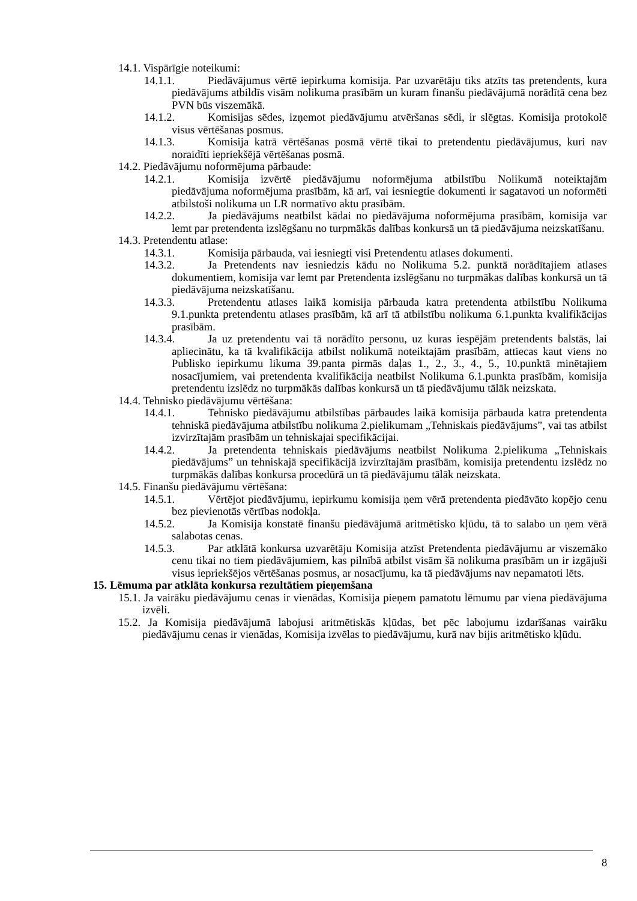14.1. Vispārīgie noteikumi:
14.1.1. Piedāvājumus vērtē iepirkuma komisija. Par uzvarētāju tiks atzīts tas pretendents, kura piedāvājums atbildīs visām nolikuma prasībām un kuram finanšu piedāvājumā norādītā cena bez PVN būs viszemākā.
14.1.2. Komisijas sēdes, izņemot piedāvājumu atvēršanas sēdi, ir slēgtas. Komisija protokolē visus vērtēšanas posmus.
14.1.3. Komisija katrā vērtēšanas posmā vērtē tikai to pretendentu piedāvājumus, kuri nav noraidīti iepriekšējā vērtēšanas posmā.
14.2. Piedāvājumu noformējuma pārbaude:
14.2.1. Komisija izvērtē piedāvājumu noformējuma atbilstību Nolikumā noteiktajām piedāvājuma noformējuma prasībām, kā arī, vai iesniegtie dokumenti ir sagatavoti un noformēti atbilstoši nolikuma un LR normatīvo aktu prasībām.
14.2.2. Ja piedāvājums neatbilst kādai no piedāvājuma noformējuma prasībām, komisija var lemt par pretendenta izslēgšanu no turpmākās dalības konkursā un tā piedāvājuma neizskatīšanu.
14.3. Pretendentu atlase:
14.3.1. Komisija pārbauda, vai iesniegti visi Pretendentu atlases dokumenti.
14.3.2. Ja Pretendents nav iesniedzis kādu no Nolikuma 5.2. punktā norādītajiem atlases dokumentiem, komisija var lemt par Pretendenta izslēgšanu no turpmākas dalības konkursā un tā piedāvājuma neizskatīšanu.
14.3.3. Pretendentu atlases laikā komisija pārbauda katra pretendenta atbilstību Nolikuma 9.1.punkta pretendentu atlases prasībām, kā arī tā atbilstību nolikuma 6.1.punkta kvalifikācijas prasībām.
14.3.4. Ja uz pretendentu vai tā norādīto personu, uz kuras iespējām pretendents balstās, lai apliecinātu, ka tā kvalifikācija atbilst nolikumā noteiktajām prasībām, attiecas kaut viens no Publisko iepirkumu likuma 39.panta pirmās daļas 1., 2., 3., 4., 5., 10.punktā minētajiem nosacījumiem, vai pretendenta kvalifikācija neatbilst Nolikuma 6.1.punkta prasībām, komisija pretendentu izslēdz no turpmākās dalības konkursā un tā piedāvājumu tālāk neizskata.
14.4. Tehnisko piedāvājumu vērtēšana:
14.4.1. Tehnisko piedāvājumu atbilstības pārbaudes laikā komisija pārbauda katra pretendenta tehniskā piedāvājuma atbilstību nolikuma 2.pielikumam „Tehniskais piedāvājums”, vai tas atbilst izvirzītajām prasībām un tehniskajai specifikācijai.
14.4.2. Ja pretendenta tehniskais piedāvājums neatbilst Nolikuma 2.pielikuma „Tehniskais piedāvājums” un tehniskajā specifikācijā izvirzītajām prasībām, komisija pretendentu izslēdz no turpmākās dalības konkursa procedūrā un tā piedāvājumu tālāk neizskata.
14.5. Finanšu piedāvājumu vērtēšana:
14.5.1. Vērtējot piedāvājumu, iepirkumu komisija ņem vērā pretendenta piedāvāto kopējo cenu bez pievienotās vērtības nodokļa.
14.5.2. Ja Komisija konstatē finanšu piedāvājumā aritmētisko kļūdu, tā to salabo un ņem vērā salabotas cenas.
14.5.3. Par atklātā konkursa uzvarētāju Komisija atzīst Pretendenta piedāvājumu ar viszemāko cenu tikai no tiem piedāvājumiem, kas pilnībā atbilst visām šā nolikuma prasībām un ir izgājuši visus iepriekšējos vērtēšanas posmus, ar nosacījumu, ka tā piedāvājums nav nepamatoti lēts.
15. Lēmuma par atklāta konkursa rezultātiem pieņemšana
15.1. Ja vairāku piedāvājumu cenas ir vienādas, Komisija pieņem pamatotu lēmumu par viena piedāvājuma izvēli.
15.2. Ja Komisija piedāvājumā labojusi aritmētiskās kļūdas, bet pēc labojumu izdarīšanas vairāku piedāvājumu cenas ir vienādas, Komisija izvēlas to piedāvājumu, kurā nav bijis aritmētisko kļūdu.
8